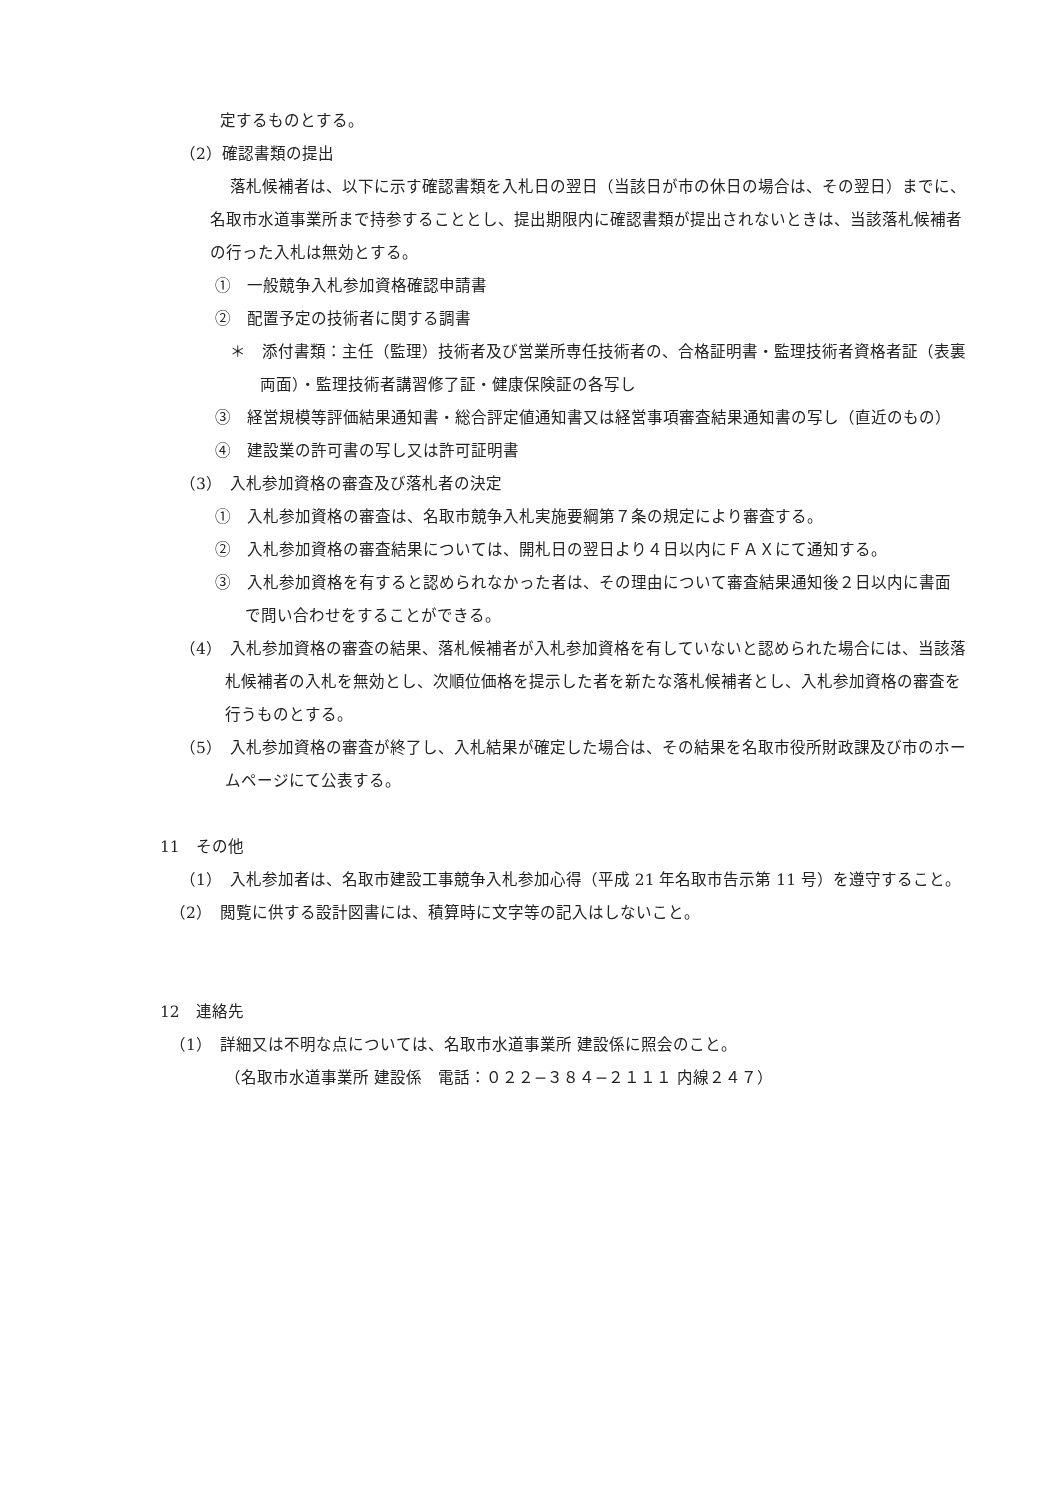定するものとする。
（2）確認書類の提出
落札候補者は、以下に示す確認書類を入札日の翌日（当該日が市の休日の場合は、その翌日）までに、名取市水道事業所まで持参することとし、提出期限内に確認書類が提出されないときは、当該落札候補者の行った入札は無効とする。
①　一般競争入札参加資格確認申請書
②　配置予定の技術者に関する調書
＊　添付書類：主任（監理）技術者及び営業所専任技術者の、合格証明書・監理技術者資格者証（表裏両面）・監理技術者講習修了証・健康保険証の各写し
③　経営規模等評価結果通知書・総合評定値通知書又は経営事項審査結果通知書の写し（直近のもの）
④　建設業の許可書の写し又は許可証明書
（3）　入札参加資格の審査及び落札者の決定
①　入札参加資格の審査は、名取市競争入札実施要綱第７条の規定により審査する。
②　入札参加資格の審査結果については、開札日の翌日より４日以内にＦＡＸにて通知する。
③　入札参加資格を有すると認められなかった者は、その理由について審査結果通知後２日以内に書面で問い合わせをすることができる。
（4）　入札参加資格の審査の結果、落札候補者が入札参加資格を有していないと認められた場合には、当該落札候補者の入札を無効とし、次順位価格を提示した者を新たな落札候補者とし、入札参加資格の審査を行うものとする。
（5）　入札参加資格の審査が終了し、入札結果が確定した場合は、その結果を名取市役所財政課及び市のホームページにて公表する。
11　その他
（1）　入札参加者は、名取市建設工事競争入札参加心得（平成 21 年名取市告示第 11 号）を遵守すること。
（2）　閲覧に供する設計図書には、積算時に文字等の記入はしないこと。
12　連絡先
（1）　詳細又は不明な点については、名取市水道事業所 建設係に照会のこと。
（名取市水道事業所 建設係　電話：０２２−３８４−２１１１ 内線２４７）